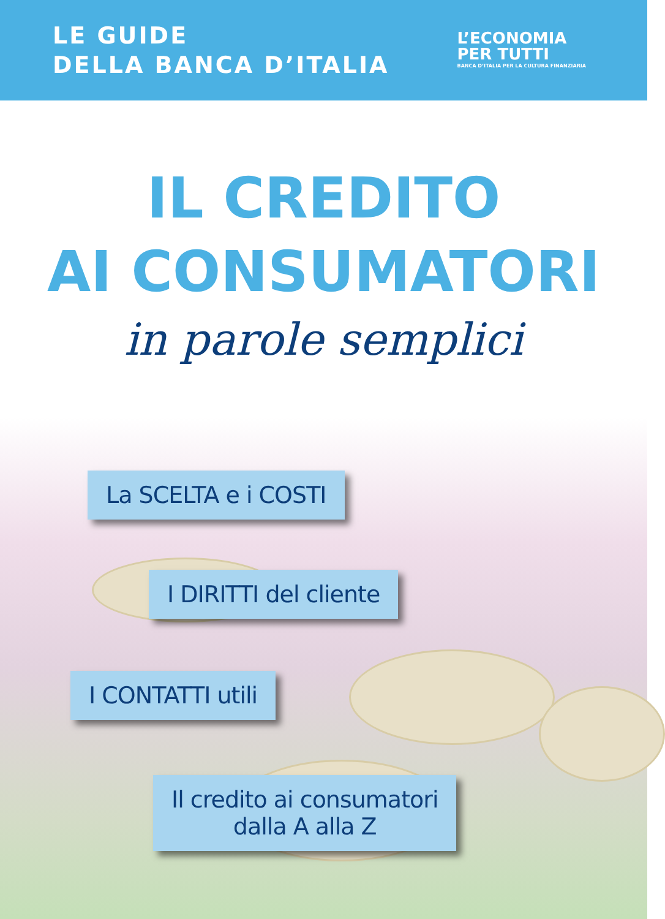LE GUIDE
DELLA BANCA D’ITALIA
L’ECONOMIA
PER TUTTI
BANCA D’ITALIA PER LA CULTURA FINANZIARIA
IL CREDITO
AI CONSUMATORI
in parole semplici
La SCELTA e i COSTI
I DIRITTI del cliente
I CONTATTI utili
Il credito ai consumatori
dalla A alla Z